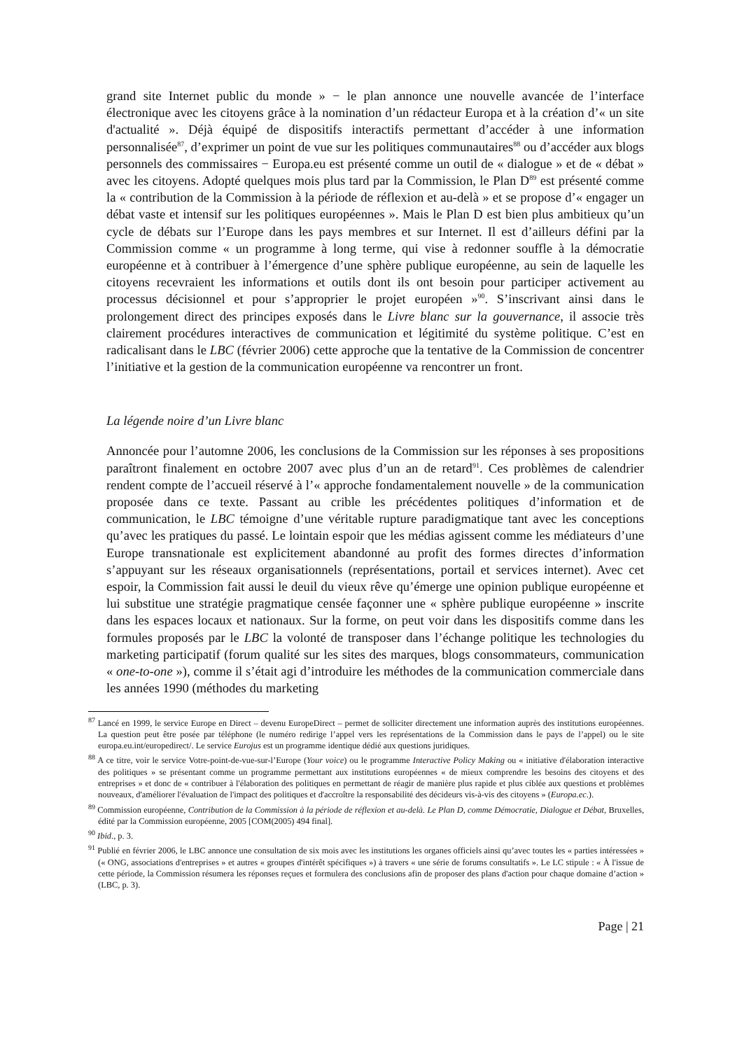grand site Internet public du monde » − le plan annonce une nouvelle avancée de l’interface électronique avec les citoyens grâce à la nomination d’un rédacteur Europa et à la création d’« un site d'actualité ». Déjà équipé de dispositifs interactifs permettant d’accéder à une information personnalisée<sup>87</sup>, d’exprimer un point de vue sur les politiques communautaires<sup>88</sup> ou d’accéder aux blogs personnels des commissaires − Europa.eu est présenté comme un outil de « dialogue » et de « débat » avec les citoyens. Adopté quelques mois plus tard par la Commission, le Plan D<sup>89</sup> est présenté comme la « contribution de la Commission à la période de réflexion et au-delà » et se propose d’« engager un débat vaste et intensif sur les politiques européennes ». Mais le Plan D est bien plus ambitieux qu’un cycle de débats sur l’Europe dans les pays membres et sur Internet. Il est d’ailleurs défini par la Commission comme « un programme à long terme, qui vise à redonner souffle à la démocratie européenne et à contribuer à l’émergence d’une sphère publique européenne, au sein de laquelle les citoyens recevraient les informations et outils dont ils ont besoin pour participer activement au processus décisionnel et pour s’approprier le projet européen »<sup>90</sup>. S’inscrivant ainsi dans le prolongement direct des principes exposés dans le Livre blanc sur la gouvernance, il associe très clairement procédures interactives de communication et légitimité du système politique. C’est en radicalisant dans le LBC (février 2006) cette approche que la tentative de la Commission de concentrer l’initiative et la gestion de la communication européenne va rencontrer un front.
La légende noire d’un Livre blanc
Annoncée pour l’automne 2006, les conclusions de la Commission sur les réponses à ses propositions paraîtront finalement en octobre 2007 avec plus d’un an de retard<sup>91</sup>. Ces problèmes de calendrier rendent compte de l’accueil réservé à l’« approche fondamentalement nouvelle » de la communication proposée dans ce texte. Passant au crible les précédentes politiques d’information et de communication, le LBC témoigne d’une véritable rupture paradigmatique tant avec les conceptions qu’avec les pratiques du passé. Le lointain espoir que les médias agissent comme les médiateurs d’une Europe transnationale est explicitement abandonné au profit des formes directes d’information s’appuyant sur les réseaux organisationnels (représentations, portail et services internet). Avec cet espoir, la Commission fait aussi le deuil du vieux rêve qu’émerge une opinion publique européenne et lui substitue une stratégie pragmatique censée façonner une « sphère publique européenne » inscrite dans les espaces locaux et nationaux. Sur la forme, on peut voir dans les dispositifs comme dans les formules proposés par le LBC la volonté de transposer dans l’échange politique les technologies du marketing participatif (forum qualité sur les sites des marques, blogs consommateurs, communication « one-to-one »), comme il s’était agi d’introduire les méthodes de la communication commerciale dans les années 1990 (méthodes du marketing
<sup>87</sup> Lancé en 1999, le service Europe en Direct – devenu EuropeDirect – permet de solliciter directement une information auprès des institutions européennes. La question peut être posée par téléphone (le numéro redirige l’appel vers les représentations de la Commission dans le pays de l’appel) ou le site europa.eu.int/europedirect/. Le service Eurojus est un programme identique dédié aux questions juridiques.
<sup>88</sup> A ce titre, voir le service Votre-point-de-vue-sur-l’Europe (Your voice) ou le programme Interactive Policy Making ou « initiative d'élaboration interactive des politiques » se présentant comme un programme permettant aux institutions européennes « de mieux comprendre les besoins des citoyens et des entreprises » et donc de « contribuer à l'élaboration des politiques en permettant de réagir de manière plus rapide et plus ciblée aux questions et problèmes nouveaux, d'améliorer l'évaluation de l'impact des politiques et d'accroître la responsabilité des décideurs vis-à-vis des citoyens » (Europa.ec.).
<sup>89</sup> Commission européenne, Contribution de la Commission à la période de réflexion et au-delà. Le Plan D, comme Démocratie, Dialogue et Débat, Bruxelles, édité par la Commission européenne, 2005 [COM(2005) 494 final].
<sup>90</sup> Ibid., p. 3.
<sup>91</sup> Publié en février 2006, le LBC annonce une consultation de six mois avec les institutions les organes officiels ainsi qu’avec toutes les « parties intéressées » (« ONG, associations d'entreprises » et autres « groupes d'intérêt spécifiques ») à travers « une série de forums consultatifs ». Le LC stipule : « À l'issue de cette période, la Commission résumera les réponses reçues et formulera des conclusions afin de proposer des plans d'action pour chaque domaine d’action » (LBC, p. 3).
Page | 21